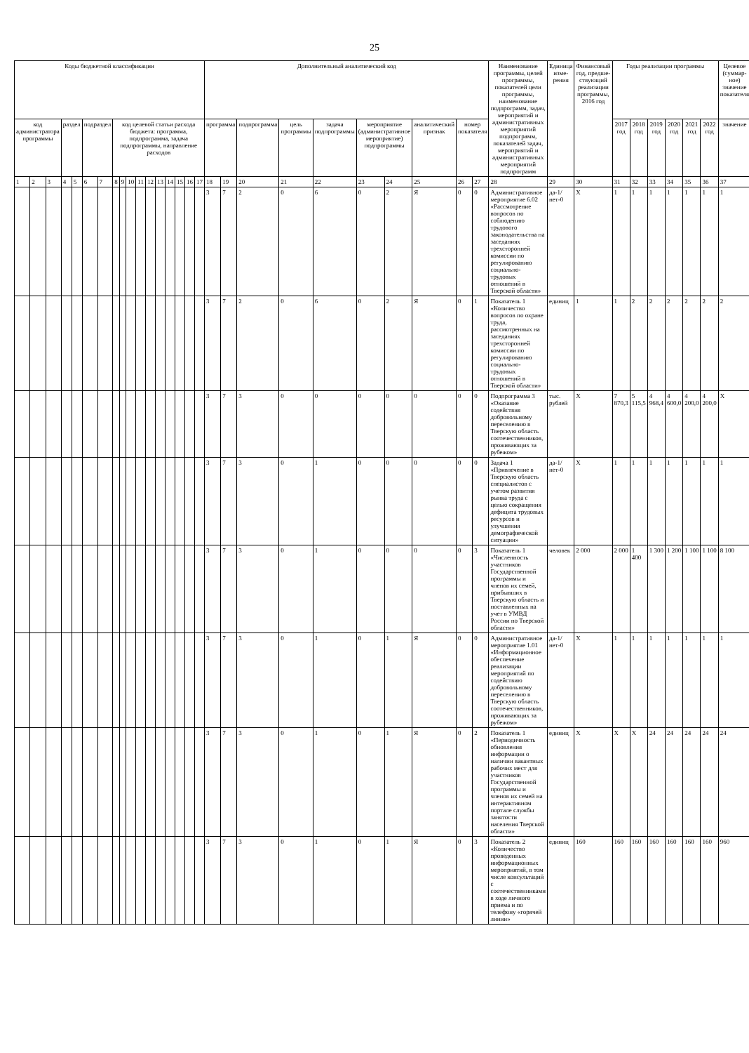25
| Коды бюджетной классификации | | | | | | | | | | | | | | | | | Дополнительный аналитический код | | | | | | | | | | Наименование программы, целей программы, показателей цели программы, наименование подпрограмм, задач, мероприятий и административных мероприятий подпрограмм, показателей задач, мероприятий и административных мероприятий подпрограмм | Единица изме-рения | Финансовый год, предше-ствующий реализации программы, 2016 год | Годы реализации программы | | | | | | Целевое (суммар-ное) значение показателя |
| --- | --- | --- | --- | --- | --- | --- | --- | --- | --- | --- | --- | --- | --- | --- | --- | --- | --- | --- | --- | --- | --- | --- | --- | --- | --- | --- | --- | --- | --- | --- | --- | --- | --- | --- | --- | --- |
| код администратора программы | | | раздел | | подраздел | | код целевой статьи расхода бюджета: программа, подпрограмма, задача подпрограммы, направление расходов | | | | | | | | | | программа | | подпрограмма | цель программы | задача подпрограммы | мероприятие (административное мероприятие) подпрограммы | | аналитический признак | номер показателя | | | | | 2017 год | 2018 год | 2019 год | 2020 год | 2021 год | 2022 год | значение |
| 1 | 2 | 3 | 4 | 5 | 6 | 7 | 8 | 9 | 10 | 11 | 12 | 13 | 14 | 15 | 16 | 17 | 18 | 19 | 20 | 21 | 22 | 23 | 24 | 25 | 26 | 27 | 28 | 29 | 30 | 31 | 32 | 33 | 34 | 35 | 36 | 37 |
| | | | | | | | | | | | | | | | | | 3 | 7 | 2 | 0 | 6 | 0 | 2 | Я | 0 | 0 | Административное мероприятие 6.02 «Рассмотрение вопросов по соблюдению трудового законодательства на заседаниях трехсторонней комиссии по регулированию социально-трудовых отношений в Тверской области» | да-1/ нет-0 | X | 1 | 1 | 1 | 1 | 1 | 1 | 1 |
| | | | | | | | | | | | | | | | | | 3 | 7 | 2 | 0 | 6 | 0 | 2 | Я | 0 | 1 | Показатель 1 «Количество вопросов по охране труда, рассмотренных на заседаниях трехсторонней комиссии по регулированию социально-трудовых отношений в Тверской области» | единиц | 1 | 1 | 2 | 2 | 2 | 2 | 2 | 2 |
| | | | | | | | | | | | | | | | | | 3 | 7 | 3 | 0 | 0 | 0 | 0 | 0 | 0 | 0 | Подпрограмма 3 «Оказание содействия добровольному переселению в Тверскую область соотечественников, проживающих за рубежом» | тыс. рублей | X | 7 870,3 | 5 115,5 | 4 968,4 | 4 600,0 | 4 200,0 | 4 200,0 | X |
| | | | | | | | | | | | | | | | | | 3 | 7 | 3 | 0 | 1 | 0 | 0 | 0 | 0 | 0 | Задача 1 «Привлечение в Тверскую область специалистов с учетом развития рынка труда с целью сокращения дефицита трудовых ресурсов и улучшения демографической ситуации» | да-1/ нет-0 | X | 1 | 1 | 1 | 1 | 1 | 1 | 1 |
| | | | | | | | | | | | | | | | | | 3 | 7 | 3 | 0 | 1 | 0 | 0 | 0 | 0 | 3 | Показатель 1 «Численность участников Государственной программы и членов их семей, прибывших в Тверскую область и поставленных на учет в УМВД России по Тверской области» | человек | 2 000 | 2 000 | 1 400 | 1 300 | 1 200 | 1 100 | 1 100 | 8 100 |
| | | | | | | | | | | | | | | | | | 3 | 7 | 3 | 0 | 1 | 0 | 1 | Я | 0 | 0 | Административное мероприятие 1.01 «Информационное обеспечение реализации мероприятий по содействию добровольному переселению в Тверскую область соотечественников, проживающих за рубежом» | да-1/ нет-0 | X | 1 | 1 | 1 | 1 | 1 | 1 | 1 |
| | | | | | | | | | | | | | | | | | 3 | 7 | 3 | 0 | 1 | 0 | 1 | Я | 0 | 2 | Показатель 1 «Периодичность обновления информации о наличии вакантных рабочих мест для участников Государственной программы и членов их семей на интерактивном портале службы занятости населения Тверской области» | единиц | X | X | X | 24 | 24 | 24 | 24 | 24 |
| | | | | | | | | | | | | | | | | | 3 | 7 | 3 | 0 | 1 | 0 | 1 | Я | 0 | 3 | Показатель 2 «Количество проведенных информационных мероприятий, в том числе консультаций с соотечественниками в ходе личного приема и по телефону «горячей линии» | единиц | 160 | 160 | 160 | 160 | 160 | 160 | 160 | 960 |